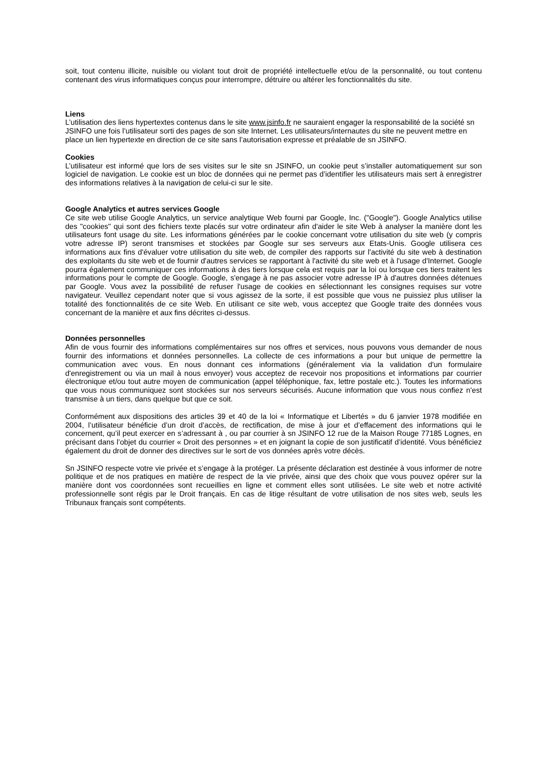soit, tout contenu illicite, nuisible ou violant tout droit de propriété intellectuelle et/ou de la personnalité, ou tout contenu contenant des virus informatiques conçus pour interrompre, détruire ou altérer les fonctionnalités du site.
Liens
L’utilisation des liens hypertextes contenus dans le site www.jsinfo.fr ne sauraient engager la responsabilité de la société sn JSINFO une fois l’utilisateur sorti des pages de son site Internet. Les utilisateurs/internautes du site ne peuvent mettre en place un lien hypertexte en direction de ce site sans l’autorisation expresse et préalable de sn JSINFO.
Cookies
L’utilisateur est informé que lors de ses visites sur le site sn JSINFO, un cookie peut s’installer automatiquement sur son logiciel de navigation. Le cookie est un bloc de données qui ne permet pas d’identifier les utilisateurs mais sert à enregistrer des informations relatives à la navigation de celui-ci sur le site.
Google Analytics et autres services Google
Ce site web utilise Google Analytics, un service analytique Web fourni par Google, Inc. ("Google"). Google Analytics utilise des "cookies" qui sont des fichiers texte placés sur votre ordinateur afin d'aider le site Web à analyser la manière dont les utilisateurs font usage du site. Les informations générées par le cookie concernant votre utilisation du site web (y compris votre adresse IP) seront transmises et stockées par Google sur ses serveurs aux Etats-Unis. Google utilisera ces informations aux fins d'évaluer votre utilisation du site web, de compiler des rapports sur l'activité du site web à destination des exploitants du site web et de fournir d'autres services se rapportant à l'activité du site web et à l'usage d'Internet. Google pourra également communiquer ces informations à des tiers lorsque cela est requis par la loi ou lorsque ces tiers traitent les informations pour le compte de Google. Google, s'engage à ne pas associer votre adresse IP à d'autres données détenues par Google. Vous avez la possibilité de refuser l'usage de cookies en sélectionnant les consignes requises sur votre navigateur. Veuillez cependant noter que si vous agissez de la sorte, il est possible que vous ne puissiez plus utiliser la totalité des fonctionnalités de ce site Web. En utilisant ce site web, vous acceptez que Google traite des données vous concernant de la manière et aux fins décrites ci-dessus.
Données personnelles
Afin de vous fournir des informations complémentaires sur nos offres et services, nous pouvons vous demander de nous fournir des informations et données personnelles. La collecte de ces informations a pour but unique de permettre la communication avec vous. En nous donnant ces informations (généralement via la validation d'un formulaire d'enregistrement ou via un mail à nous envoyer) vous acceptez de recevoir nos propositions et informations par courrier électronique et/ou tout autre moyen de communication (appel téléphonique, fax, lettre postale etc.). Toutes les informations que vous nous communiquez sont stockées sur nos serveurs sécurisés. Aucune information que vous nous confiez n'est transmise à un tiers, dans quelque but que ce soit.
Conformément aux dispositions des articles 39 et 40 de la loi « Informatique et Libertés » du 6 janvier 1978 modifiée en 2004, l’utilisateur bénéficie d’un droit d’accès, de rectification, de mise à jour et d’effacement des informations qui le concernent, qu’il peut exercer en s’adressant à , ou par courrier à sn JSINFO 12 rue de la Maison Rouge 77185 Lognes, en précisant dans l’objet du courrier « Droit des personnes » et en joignant la copie de son justificatif d’identité. Vous bénéficiez également du droit de donner des directives sur le sort de vos données après votre décès.
Sn JSINFO respecte votre vie privée et s’engage à la protéger. La présente déclaration est destinée à vous informer de notre politique et de nos pratiques en matière de respect de la vie privée, ainsi que des choix que vous pouvez opérer sur la manière dont vos coordonnées sont recueillies en ligne et comment elles sont utilisées. Le site web et notre activité professionnelle sont régis par le Droit français. En cas de litige résultant de votre utilisation de nos sites web, seuls les Tribunaux français sont compétents.